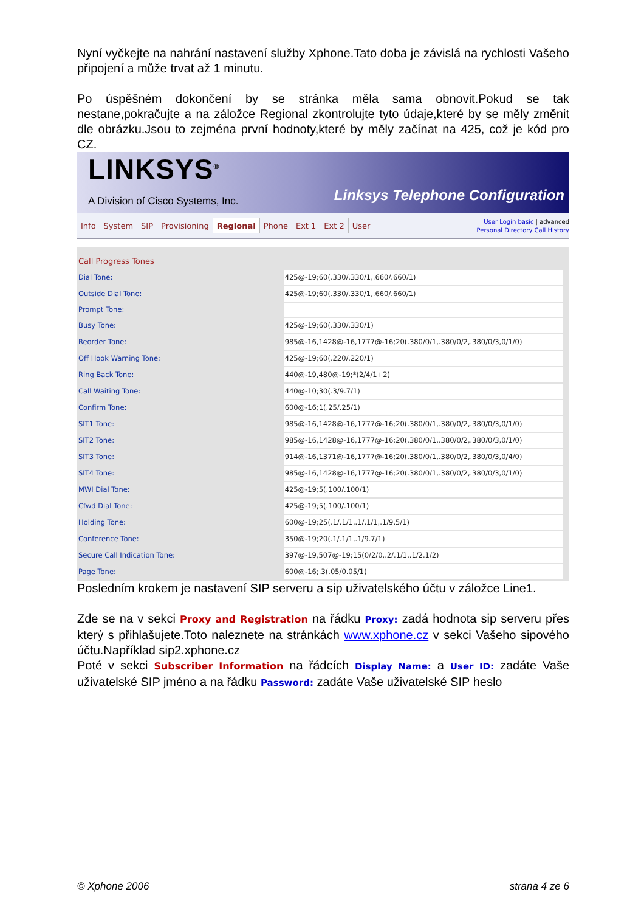Nyní vyčkejte na nahrání nastavení služby Xphone.Tato doba je závislá na rychlosti Vašeho připojení a může trvat až 1 minutu.
Po úspěšném dokončení by se stránka měla sama obnovit.Pokud se tak nestane,pokračujte a na záložce Regional zkontrolujte tyto údaje,které by se měly změnit dle obrázku.Jsou to zejména první hodnoty,které by měly začínat na 425, což je kód pro CZ.
LINKSYS<sup>®</sup>
A Division of Cisco Systems, Inc.
Linksys Telephone Configuration
Info System SIP Provisioning Regional Phone Ext 1 Ext 2 User
User Login basic | advanced
Personal Directory Call History
| Call Progress Tones | | |
| Dial Tone: | 425@-19;60(.330/.330/1,.660/.660/1) | |
| Outside Dial Tone: | 425@-19;60(.330/.330/1,.660/.660/1) | |
| Prompt Tone: | | |
| Busy Tone: | 425@-19;60(.330/.330/1) | |
| Reorder Tone: | 985@-16,1428@-16,1777@-16;20(.380/0/1,.380/0/2,.380/0/3,0/1/0) | |
| Off Hook Warning Tone: | 425@-19;60(.220/.220/1) | |
| Ring Back Tone: | 440@-19,480@-19;*(2/4/1+2) | |
| Call Waiting Tone: | 440@-10;30(.3/9.7/1) | |
| Confirm Tone: | 600@-16;1(.25/.25/1) | |
| SIT1 Tone: | 985@-16,1428@-16,1777@-16;20(.380/0/1,.380/0/2,.380/0/3,0/1/0) | |
| SIT2 Tone: | 985@-16,1428@-16,1777@-16;20(.380/0/1,.380/0/2,.380/0/3,0/1/0) | |
| SIT3 Tone: | 914@-16,1371@-16,1777@-16;20(.380/0/1,.380/0/2,.380/0/3,0/4/0) | |
| SIT4 Tone: | 985@-16,1428@-16,1777@-16;20(.380/0/1,.380/0/2,.380/0/3,0/1/0) | |
| MWI Dial Tone: | 425@-19;5(.100/.100/1) | |
| Cfwd Dial Tone: | 425@-19;5(.100/.100/1) | |
| Holding Tone: | 600@-19;25(.1/.1/1,.1/.1/1,.1/9.5/1) | |
| Conference Tone: | 350@-19;20(.1/.1/1,.1/9.7/1) | |
| Secure Call Indication Tone: | 397@-19,507@-19;15(0/2/0,.2/.1/1,.1/2.1/2) | |
| Page Tone: | 600@-16;.3(.05/0.05/1) | |
Posledním krokem je nastavení SIP serveru a sip uživatelského účtu v záložce Line1.
Zde se na v sekci Proxy and Registration na řádku Proxy: zadá hodnota sip serveru přes který s přihlašujete.Toto naleznete na stránkách www.xphone.cz v sekci Vašeho sipového účtu.Například sip2.xphone.cz
Poté v sekci Subscriber Information na řádcích Display Name: a User ID: zadáte Vaše uživatelské SIP jméno a na řádku Password: zadáte Vaše uživatelské SIP heslo
© Xphone 2006 strana 4 ze 6